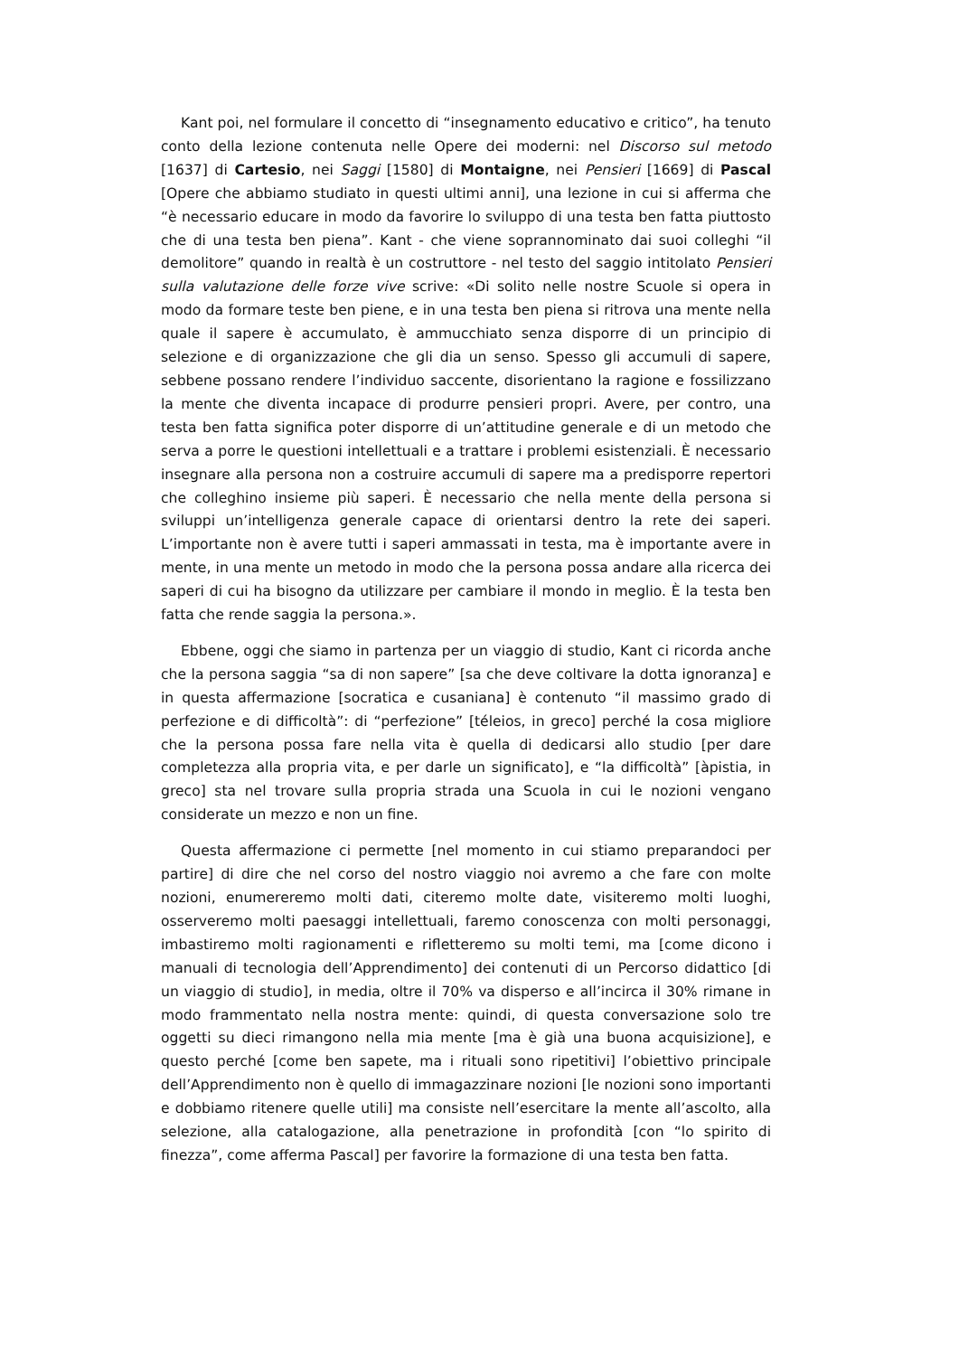Kant poi, nel formulare il concetto di “insegnamento educativo e critico”, ha tenuto conto della lezione contenuta nelle Opere dei moderni: nel Discorso sul metodo [1637] di Cartesio, nei Saggi [1580] di Montaigne, nei Pensieri [1669] di Pascal [Opere che abbiamo studiato in questi ultimi anni], una lezione in cui si afferma che “è necessario educare in modo da favorire lo sviluppo di una testa ben fatta piuttosto che di una testa ben piena”. Kant - che viene soprannominato dai suoi colleghi “il demolitore” quando in realtà è un costruttore - nel testo del saggio intitolato Pensieri sulla valutazione delle forze vive scrive: «Di solito nelle nostre Scuole si opera in modo da formare teste ben piene, e in una testa ben piena si ritrova una mente nella quale il sapere è accumulato, è ammucchiato senza disporre di un principio di selezione e di organizzazione che gli dia un senso. Spesso gli accumuli di sapere, sebbene possano rendere l’individuo saccente, disorientano la ragione e fossilizzano la mente che diventa incapace di produrre pensieri propri. Avere, per contro, una testa ben fatta significa poter disporre di un’attitudine generale e di un metodo che serva a porre le questioni intellettuali e a trattare i problemi esistenziali. È necessario insegnare alla persona non a costruire accumuli di sapere ma a predisporre repertori che colleghino insieme più saperi. È necessario che nella mente della persona si sviluppi un’intelligenza generale capace di orientarsi dentro la rete dei saperi. L’importante non è avere tutti i saperi ammassati in testa, ma è importante avere in mente, in una mente un metodo in modo che la persona possa andare alla ricerca dei saperi di cui ha bisogno da utilizzare per cambiare il mondo in meglio. È la testa ben fatta che rende saggia la persona.».
Ebbene, oggi che siamo in partenza per un viaggio di studio, Kant ci ricorda anche che la persona saggia “sa di non sapere” [sa che deve coltivare la dotta ignoranza] e in questa affermazione [socratica e cusaniana] è contenuto “il massimo grado di perfezione e di difficoltà”: di “perfezione” [téleios, in greco] perché la cosa migliore che la persona possa fare nella vita è quella di dedicarsi allo studio [per dare completezza alla propria vita, e per darle un significato], e “la difficoltà” [àpistia, in greco] sta nel trovare sulla propria strada una Scuola in cui le nozioni vengano considerate un mezzo e non un fine.
Questa affermazione ci permette [nel momento in cui stiamo preparandoci per partire] di dire che nel corso del nostro viaggio noi avremo a che fare con molte nozioni, enumereremo molti dati, citeremo molte date, visiteremo molti luoghi, osserveremo molti paesaggi intellettuali, faremo conoscenza con molti personaggi, imbastiremo molti ragionamenti e rifletteremo su molti temi, ma [come dicono i manuali di tecnologia dell’Apprendimento] dei contenuti di un Percorso didattico [di un viaggio di studio], in media, oltre il 70% va disperso e all’incirca il 30% rimane in modo frammentato nella nostra mente: quindi, di questa conversazione solo tre oggetti su dieci rimangono nella mia mente [ma è già una buona acquisizione], e questo perché [come ben sapete, ma i rituali sono ripetitivi] l’obiettivo principale dell’Apprendimento non è quello di immagazzinare nozioni [le nozioni sono importanti e dobbiamo ritenere quelle utili] ma consiste nell’esercitare la mente all’ascolto, alla selezione, alla catalogazione, alla penetrazione in profondità [con “lo spirito di finezza”, come afferma Pascal] per favorire la formazione di una testa ben fatta.